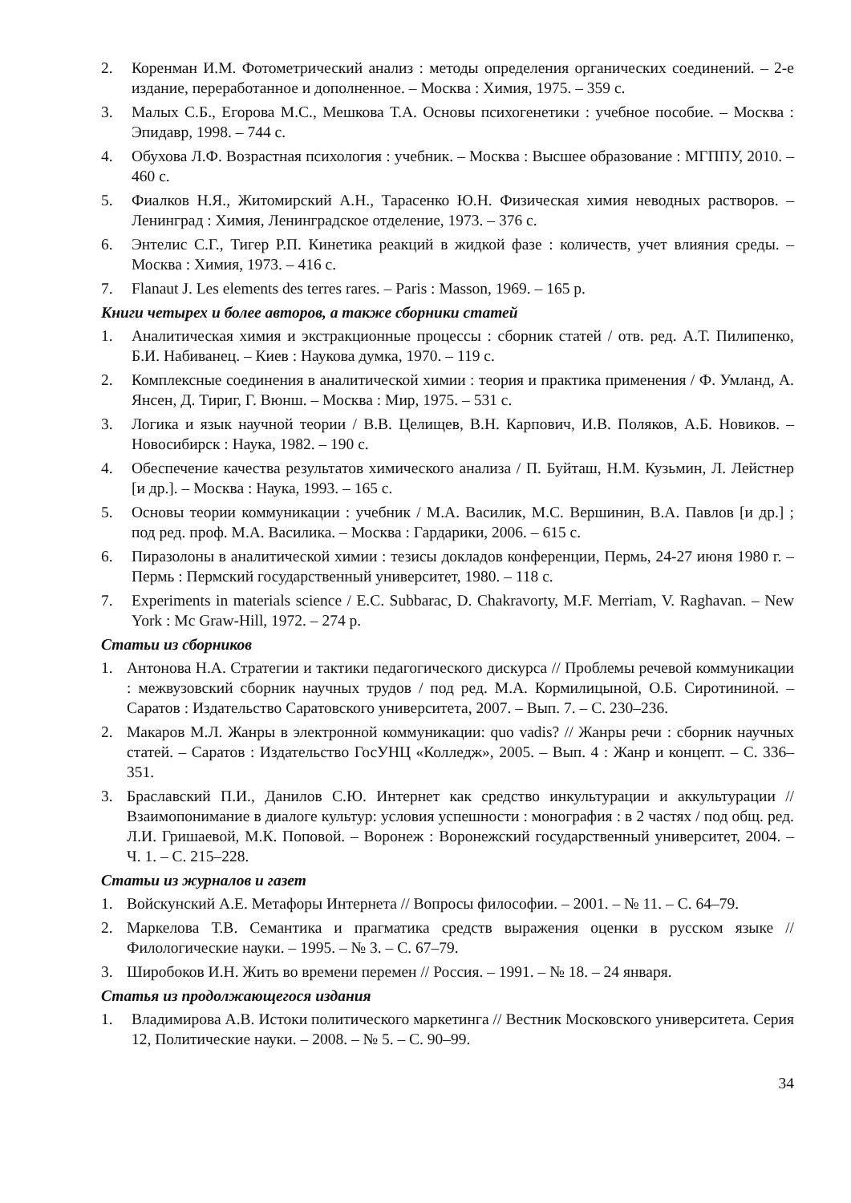2. Коренман И.М. Фотометрический анализ : методы определения органических соединений. – 2-е издание, переработанное и дополненное. – Москва : Химия, 1975. – 359 с.
3. Малых С.Б., Егорова М.С., Мешкова Т.А. Основы психогенетики : учебное пособие. – Москва : Эпидавр, 1998. – 744 с.
4. Обухова Л.Ф. Возрастная психология : учебник. – Москва : Высшее образование : МГППУ, 2010. – 460 с.
5. Фиалков Н.Я., Житомирский А.Н., Тарасенко Ю.Н. Физическая химия неводных растворов. – Ленинград : Химия, Ленинградское отделение, 1973. – 376 с.
6. Энтелис С.Г., Тигер Р.П. Кинетика реакций в жидкой фазе : количеств, учет влияния среды. – Москва : Химия, 1973. – 416 с.
7. Flanaut J. Les elements des terres rares. – Paris : Masson, 1969. – 165 p.
Книги четырех и более авторов, а также сборники статей
1. Аналитическая химия и экстракционные процессы : сборник статей / отв. ред. А.Т. Пилипенко, Б.И. Набиванец. – Киев : Наукова думка, 1970. – 119 с.
2. Комплексные соединения в аналитической химии : теория и практика применения / Ф. Умланд, А. Янсен, Д. Тириг, Г. Вюнш. – Москва : Мир, 1975. – 531 с.
3. Логика и язык научной теории / В.В. Целищев, В.Н. Карпович, И.В. Поляков, А.Б. Новиков. – Новосибирск : Наука, 1982. – 190 с.
4. Обеспечение качества результатов химического анализа / П. Буйташ, Н.М. Кузьмин, Л. Лейстнер [и др.]. – Москва : Наука, 1993. – 165 с.
5. Основы теории коммуникации : учебник / М.А. Василик, М.С. Вершинин, В.А. Павлов [и др.] ; под ред. проф. М.А. Василика. – Москва : Гардарики, 2006. – 615 с.
6. Пиразолоны в аналитической химии : тезисы докладов конференции, Пермь, 24-27 июня 1980 г. – Пермь : Пермский государственный университет, 1980. – 118 с.
7. Experiments in materials science / E.C. Subbarac, D. Chakravorty, M.F. Merriam, V. Raghavan. – New York : Mc Graw-Hill, 1972. – 274 p.
Статьи из сборников
1. Антонова Н.А. Стратегии и тактики педагогического дискурса // Проблемы речевой коммуникации : межвузовский сборник научных трудов / под ред. М.А. Кормилицыной, О.Б. Сиротининой. – Саратов : Издательство Саратовского университета, 2007. – Вып. 7. – С. 230–236.
2. Макаров М.Л. Жанры в электронной коммуникации: quo vadis? // Жанры речи : сборник научных статей. – Саратов : Издательство ГосУНЦ «Колледж», 2005. – Вып. 4 : Жанр и концепт. – С. 336–351.
3. Браславский П.И., Данилов С.Ю. Интернет как средство инкультурации и аккультурации // Взаимопонимание в диалоге культур: условия успешности : монография : в 2 частях / под общ. ред. Л.И. Гришаевой, М.К. Поповой. – Воронеж : Воронежский государственный университет, 2004. – Ч. 1. – С. 215–228.
Статьи из журналов и газет
1. Войскунский А.Е. Метафоры Интернета // Вопросы философии. – 2001. – № 11. – С. 64–79.
2. Маркелова Т.В. Семантика и прагматика средств выражения оценки в русском языке // Филологические науки. – 1995. – № 3. – С. 67–79.
3. Широбоков И.Н. Жить во времени перемен // Россия. – 1991. – № 18. – 24 января.
Статья из продолжающегося издания
1. Владимирова А.В. Истоки политического маркетинга // Вестник Московского университета. Серия 12, Политические науки. – 2008. – № 5. – С. 90–99.
34